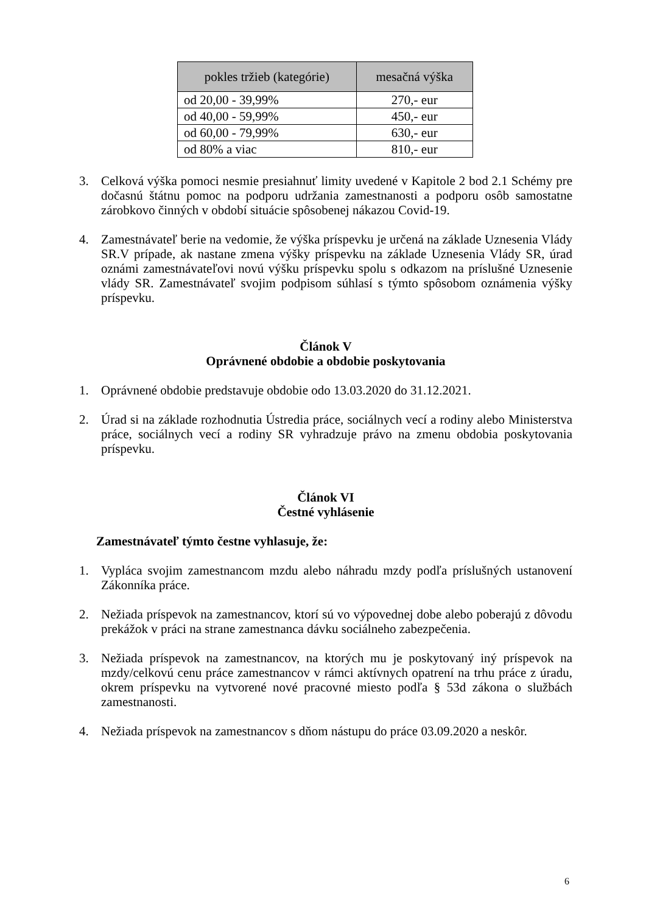| pokles tržieb (kategórie) | mesačná výška |
| --- | --- |
| od 20,00 - 39,99% | 270,- eur |
| od 40,00 - 59,99% | 450,- eur |
| od 60,00 - 79,99% | 630,- eur |
| od 80% a viac | 810,- eur |
3. Celková výška pomoci nesmie presiahnuť limity uvedené v Kapitole 2 bod 2.1 Schémy pre dočasnú štátnu pomoc na podporu udržania zamestnanosti a podporu osôb samostatne zárobkovo činných v období situácie spôsobenej nákazou Covid-19.
4. Zamestnávateľ berie na vedomie, že výška príspevku je určená na základe Uznesenia Vlády SR.V prípade, ak nastane zmena výšky príspevku na základe Uznesenia Vlády SR, úrad oznámi zamestnávateľovi novú výšku príspevku spolu s odkazom na príslušné Uznesenie vlády SR. Zamestnávateľ svojim podpisom súhlasí s týmto spôsobom oznámenia výšky príspevku.
Článok V
Oprávnené obdobie a obdobie poskytovania
1. Oprávnené obdobie predstavuje obdobie odo 13.03.2020 do 31.12.2021.
2. Úrad si na základe rozhodnutia Ústredia práce, sociálnych vecí a rodiny alebo Ministerstva práce, sociálnych vecí a rodiny SR vyhradzuje právo na zmenu obdobia poskytovania príspevku.
Článok VI
Čestné vyhlásenie
Zamestnávateľ týmto čestne vyhlasuje, že:
1. Vypláca svojim zamestnancom mzdu alebo náhradu mzdy podľa príslušných ustanovení Zákonníka práce.
2. Nežiada príspevok na zamestnancov, ktorí sú vo výpovednej dobe alebo poberajú z dôvodu prekážok v práci na strane zamestnanca dávku sociálneho zabezpečenia.
3. Nežiada príspevok na zamestnancov, na ktorých mu je poskytovaný iný príspevok na mzdy/celkovú cenu práce zamestnancov v rámci aktívnych opatrení na trhu práce z úradu, okrem príspevku na vytvorené nové pracovné miesto podľa § 53d zákona o službách zamestnanosti.
4. Nežiada príspevok na zamestnancov s dňom nástupu do práce 03.09.2020 a neskôr.
6